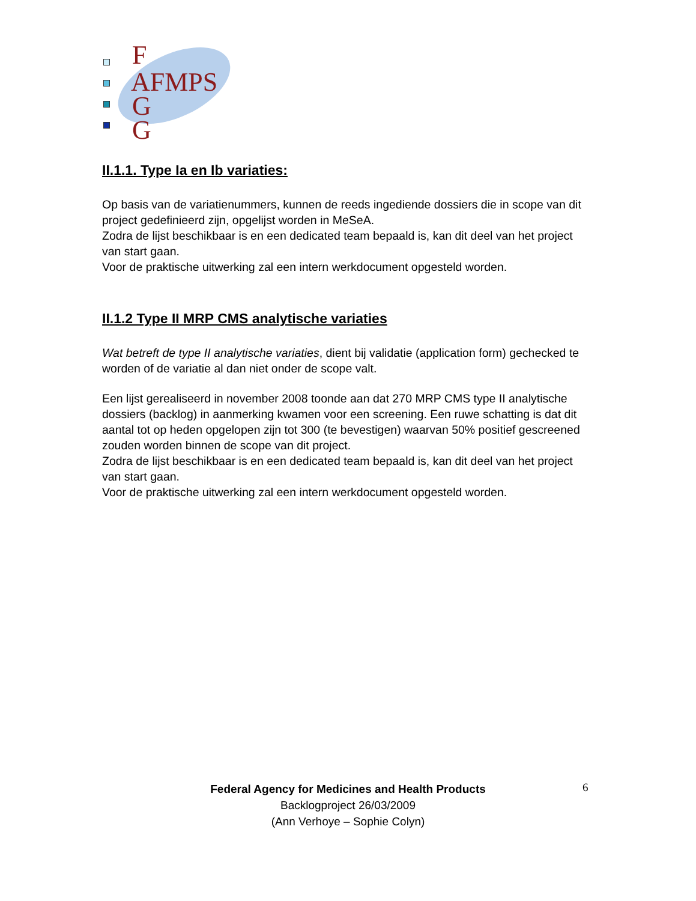F
AFMPS
G
G
II.1.1. Type Ia en Ib variaties:
Op basis van de variatienummers, kunnen de reeds ingediende dossiers die in scope van dit project gedefinieerd zijn, opgelijst worden in MeSeA.
Zodra de lijst beschikbaar is en een dedicated team bepaald is, kan dit deel van het project van start gaan.
Voor de praktische uitwerking zal een intern werkdocument opgesteld worden.
II.1.2 Type II MRP CMS analytische variaties
Wat betreft de type II analytische variaties, dient bij validatie (application form) gechecked te worden of de variatie al dan niet onder de scope valt.
Een lijst gerealiseerd in november 2008 toonde aan dat 270 MRP CMS type II analytische dossiers (backlog) in aanmerking kwamen voor een screening. Een ruwe schatting is dat dit aantal tot op heden opgelopen zijn tot 300 (te bevestigen) waarvan 50% positief gescreened zouden worden binnen de scope van dit project.
Zodra de lijst beschikbaar is en een dedicated team bepaald is, kan dit deel van het project van start gaan.
Voor de praktische uitwerking zal een intern werkdocument opgesteld worden.
Federal Agency for Medicines and Health Products
Backlogproject 26/03/2009
(Ann Verhoye – Sophie Colyn)
6